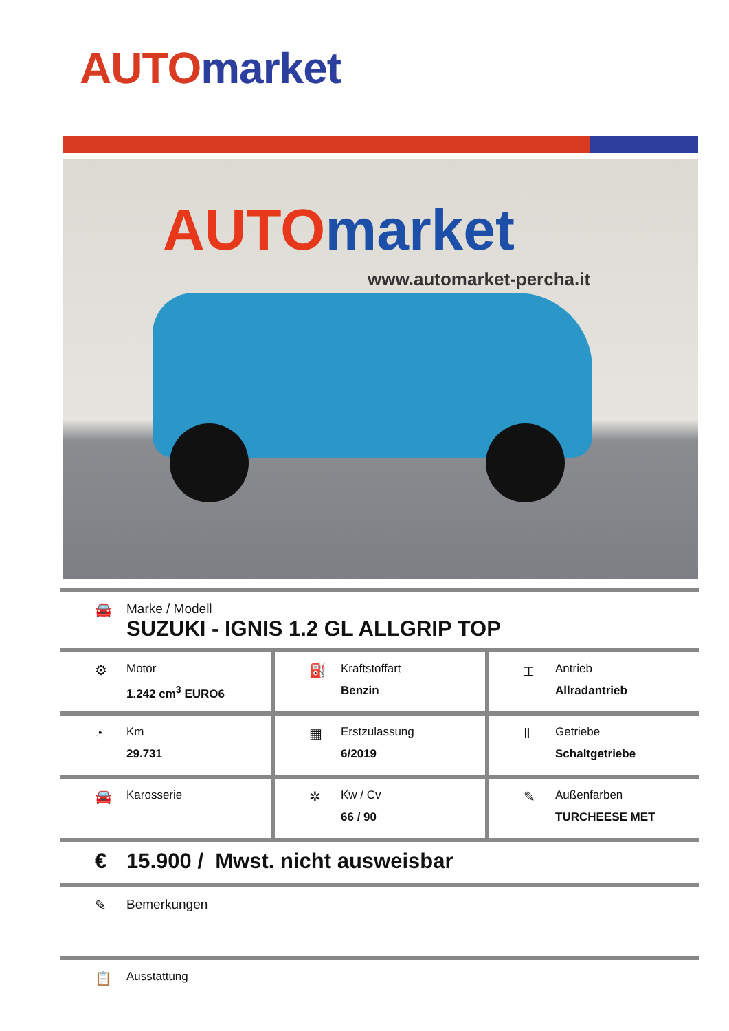AUTO market
AUTO market
www.automarket-percha.it
🚘 Marke / Modell
SUZUKI - IGNIS 1.2 GL ALLGRIP TOP
⚙
Motor
1.242 cm<sup>3</sup> EURO6
⛽
Kraftstoffart
Benzin
⌶
Antrieb
Allradantrieb
◔
Km
29.731
▦
Erstzulassung
6/2019
Ⅱ
Getriebe
Schaltgetriebe
🚘
Karosserie
✲
Kw / Cv
66 / 90
✎
Außenfarben
TURCHEESE MET
€ 15.900 / Mwst. nicht ausweisbar
✎ Bemerkungen
📋
Ausstattung